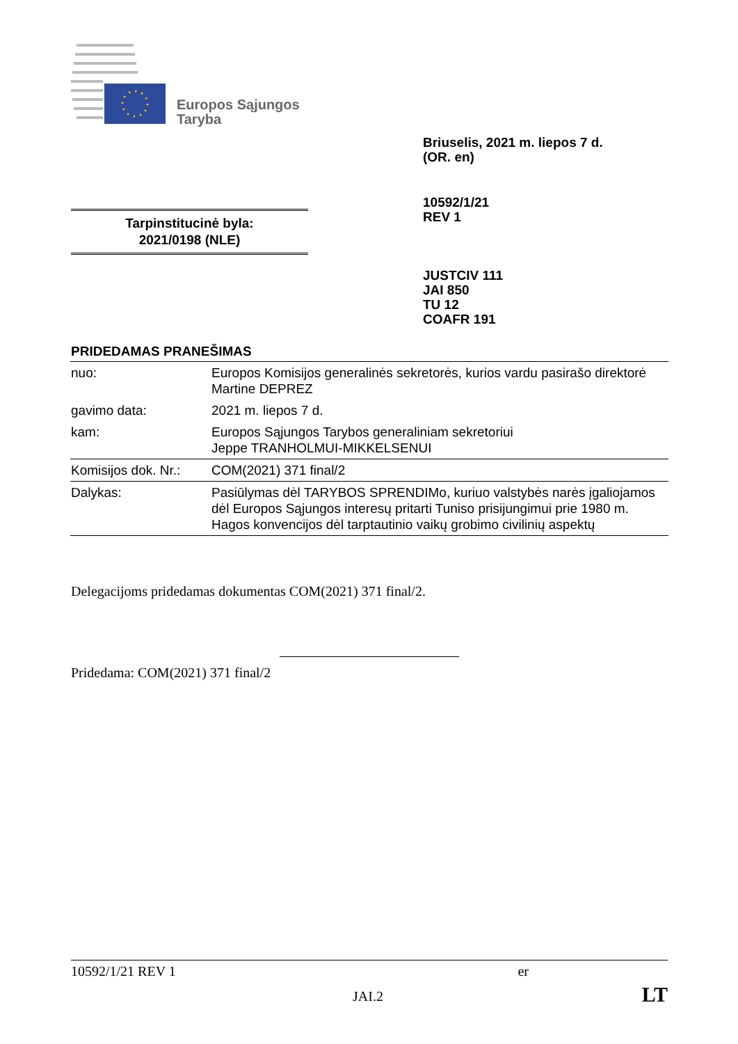Europos Sąjungos
Taryba
Briuselis, 2021 m. liepos 7 d.
(OR. en)
10592/1/21
REV 1
Tarpinstitucinė byla:
2021/0198 (NLE)
JUSTCIV 111
JAI 850
TU 12
COAFR 191
PRIDEDAMAS PRANEŠIMAS
| nuo: | Europos Komisijos generalinės sekretorės, kurios vardu pasirašo direktorė Martine DEPREZ |
| gavimo data: | 2021 m. liepos 7 d. |
| kam: | Europos Sąjungos Tarybos generaliniam sekretoriui Jeppe TRANHOLMUI-MIKKELSENUI |
| Komisijos dok. Nr.: | COM(2021) 371 final/2 |
| Dalykas: | Pasiūlymas dėl TARYBOS SPRENDIMo, kuriuo valstybės narės įgaliojamos dėl Europos Sąjungos interesų pritarti Tuniso prisijungimui prie 1980 m. Hagos konvencijos dėl tarptautinio vaikų grobimo civilinių aspektų |
Delegacijoms pridedamas dokumentas COM(2021) 371 final/2.
Pridedama: COM(2021) 371 final/2
10592/1/21 REV 1 er
JAI.2 LT